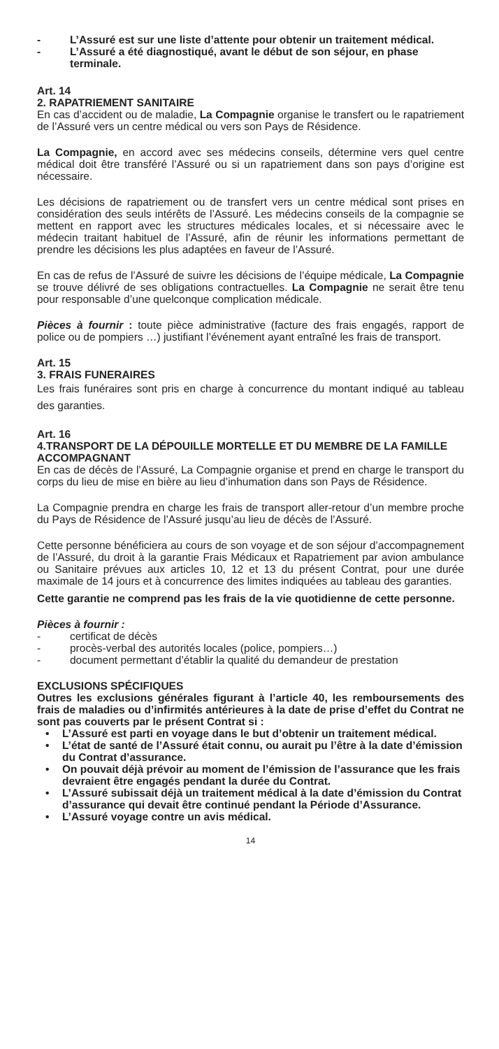- L’Assuré est sur une liste d’attente pour obtenir un traitement médical.
- L’Assuré a été diagnostiqué, avant le début de son séjour, en phase terminale.
Art. 14
2. RAPATRIEMENT SANITAIRE
En cas d’accident ou de maladie, La Compagnie organise le transfert ou le rapatriement de l’Assuré vers un centre médical ou vers son Pays de Résidence.
La Compagnie, en accord avec ses médecins conseils, détermine vers quel centre médical doit être transféré l’Assuré ou si un rapatriement dans son pays d’origine est nécessaire.
Les décisions de rapatriement ou de transfert vers un centre médical sont prises en considération des seuls intérêts de l’Assuré. Les médecins conseils de la compagnie se mettent en rapport avec les structures médicales locales, et si nécessaire avec le médecin traitant habituel de l’Assuré, afin de réunir les informations permettant de prendre les décisions les plus adaptées en faveur de l’Assuré.
En cas de refus de l’Assuré de suivre les décisions de l’équipe médicale, La Compagnie se trouve délivré de ses obligations contractuelles. La Compagnie ne serait être tenu pour responsable d’une quelconque complication médicale.
Pièces à fournir : toute pièce administrative (facture des frais engagés, rapport de police ou de pompiers …) justifiant l’événement ayant entraîné les frais de transport.
Art. 15
3. FRAIS FUNERAIRES
Les frais funéraires sont pris en charge à concurrence du montant indiqué au tableau des garanties.
Art. 16
4.TRANSPORT DE LA DÉPOUILLE MORTELLE ET DU MEMBRE DE LA FAMILLE ACCOMPAGNANT
En cas de décès de l’Assuré, La Compagnie organise et prend en charge le transport du corps du lieu de mise en bière au lieu d’inhumation dans son Pays de Résidence.
La Compagnie prendra en charge les frais de transport aller-retour d’un membre proche du Pays de Résidence de l’Assuré jusqu’au lieu de décès de l’Assuré.
Cette personne bénéficiera au cours de son voyage et de son séjour d’accompagnement de l’Assuré, du droit à la garantie Frais Médicaux et Rapatriement par avion ambulance ou Sanitaire prévues aux articles 10, 12 et 13 du présent Contrat, pour une durée maximale de 14 jours et à concurrence des limites indiquées au tableau des garanties.
Cette garantie ne comprend pas les frais de la vie quotidienne de cette personne.
Pièces à fournir :
- certificat de décès
- procès-verbal des autorités locales (police, pompiers…)
- document permettant d’établir la qualité du demandeur de prestation
EXCLUSIONS SPÉCIFIQUES
Outres les exclusions générales figurant à l’article 40, les remboursements des frais de maladies ou d’infirmités antérieures à la date de prise d’effet du Contrat ne sont pas couverts par le présent Contrat si :
• L’Assuré est parti en voyage dans le but d’obtenir un traitement médical.
• L’état de santé de l’Assuré était connu, ou aurait pu l’être à la date d’émission du Contrat d’assurance.
• On pouvait déjà prévoir au moment de l’émission de l’assurance que les frais devraient être engagés pendant la durée du Contrat.
• L’Assuré subissait déjà un traitement médical à la date d’émission du Contrat d’assurance qui devait être continué pendant la Période d’Assurance.
• L’Assuré voyage contre un avis médical.
14